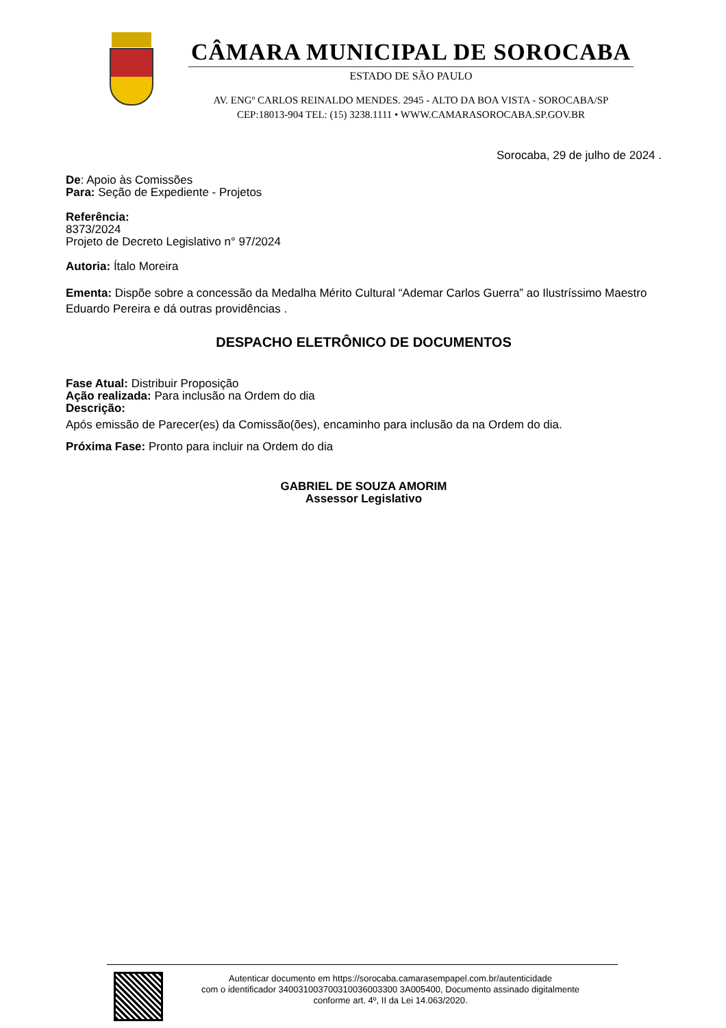CÂMARA MUNICIPAL DE SOROCABA
ESTADO DE SÃO PAULO
AV. ENGº CARLOS REINALDO MENDES. 2945 - ALTO DA BOA VISTA - SOROCABA/SP
CEP:18013-904 TEL: (15) 3238.1111 • WWW.CAMARASOROCABA.SP.GOV.BR
Sorocaba, 29 de julho de 2024 .
De: Apoio às Comissões
Para: Seção de Expediente - Projetos
Referência:
8373/2024
Projeto de Decreto Legislativo n° 97/2024
Autoria: Ítalo Moreira
Ementa: Dispõe sobre a concessão da Medalha Mérito Cultural “Ademar Carlos Guerra” ao Ilustríssimo Maestro Eduardo Pereira e dá outras providências .
DESPACHO ELETRÔNICO DE DOCUMENTOS
Fase Atual: Distribuir Proposição
Ação realizada: Para inclusão na Ordem do dia
Descrição:
Após emissão de Parecer(es) da Comissão(ões), encaminho para inclusão da na Ordem do dia.
Próxima Fase: Pronto para incluir na Ordem do dia
GABRIEL DE SOUZA AMORIM
Assessor Legislativo
Autenticar documento em https://sorocaba.camarasempapel.com.br/autenticidade
com o identificador 340031003700310036003300 3A005400, Documento assinado digitalmente
conforme art. 4º, II da Lei 14.063/2020.